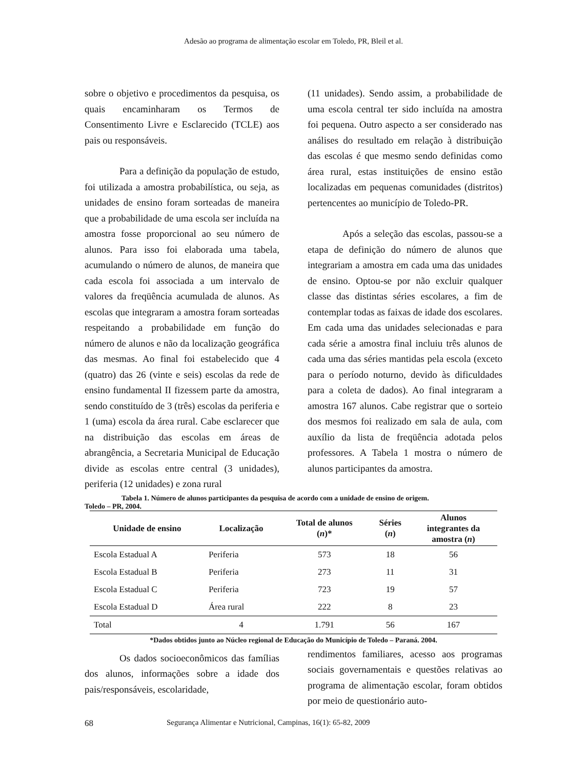Adesão ao programa de alimentação escolar em Toledo, PR, Bleil et al.
sobre o objetivo e procedimentos da pesquisa, os quais encaminharam os Termos de Consentimento Livre e Esclarecido (TCLE) aos pais ou responsáveis.
Para a definição da população de estudo, foi utilizada a amostra probabilística, ou seja, as unidades de ensino foram sorteadas de maneira que a probabilidade de uma escola ser incluída na amostra fosse proporcional ao seu número de alunos. Para isso foi elaborada uma tabela, acumulando o número de alunos, de maneira que cada escola foi associada a um intervalo de valores da freqüência acumulada de alunos. As escolas que integraram a amostra foram sorteadas respeitando a probabilidade em função do número de alunos e não da localização geográfica das mesmas. Ao final foi estabelecido que 4 (quatro) das 26 (vinte e seis) escolas da rede de ensino fundamental II fizessem parte da amostra, sendo constituído de 3 (três) escolas da periferia e 1 (uma) escola da área rural. Cabe esclarecer que na distribuição das escolas em áreas de abrangência, a Secretaria Municipal de Educação divide as escolas entre central (3 unidades), periferia (12 unidades) e zona rural
(11 unidades). Sendo assim, a probabilidade de uma escola central ter sido incluída na amostra foi pequena. Outro aspecto a ser considerado nas análises do resultado em relação à distribuição das escolas é que mesmo sendo definidas como área rural, estas instituições de ensino estão localizadas em pequenas comunidades (distritos) pertencentes ao município de Toledo-PR.
Após a seleção das escolas, passou-se a etapa de definição do número de alunos que integrariam a amostra em cada uma das unidades de ensino. Optou-se por não excluir qualquer classe das distintas séries escolares, a fim de contemplar todas as faixas de idade dos escolares. Em cada uma das unidades selecionadas e para cada série a amostra final incluiu três alunos de cada uma das séries mantidas pela escola (exceto para o período noturno, devido às dificuldades para a coleta de dados). Ao final integraram a amostra 167 alunos. Cabe registrar que o sorteio dos mesmos foi realizado em sala de aula, com auxílio da lista de freqüência adotada pelos professores. A Tabela 1 mostra o número de alunos participantes da amostra.
Tabela 1. Número de alunos participantes da pesquisa de acordo com a unidade de ensino de origem.
Toledo – PR, 2004.
| Unidade de ensino | Localização | Total de alunos ( n )* | Séries ( n ) | Alunos integrantes da amostra ( n ) |
| --- | --- | --- | --- | --- |
| Escola Estadual A | Periferia | 573 | 18 | 56 |
| Escola Estadual B | Periferia | 273 | 11 | 31 |
| Escola Estadual C | Periferia | 723 | 19 | 57 |
| Escola Estadual D | Área rural | 222 | 8 | 23 |
| Total | 4 | 1.791 | 56 | 167 |
*Dados obtidos junto ao Núcleo regional de Educação do Município de Toledo – Paraná. 2004.
Os dados socioeconômicos das famílias dos alunos, informações sobre a idade dos pais/responsáveis, escolaridade,
rendimentos familiares, acesso aos programas sociais governamentais e questões relativas ao programa de alimentação escolar, foram obtidos por meio de questionário auto-
68 Segurança Alimentar e Nutricional, Campinas, 16(1): 65-82, 2009